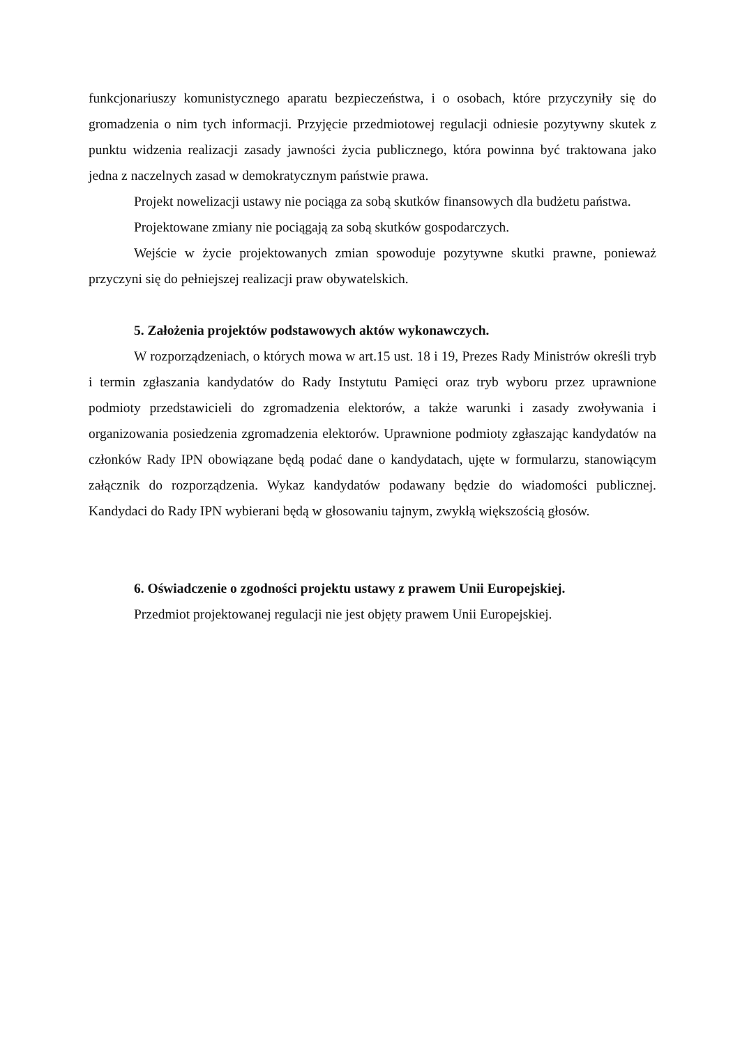funkcjonariuszy komunistycznego aparatu bezpieczeństwa, i o osobach, które przyczyniły się do gromadzenia o nim tych informacji. Przyjęcie przedmiotowej regulacji odniesie pozytywny skutek z punktu widzenia realizacji zasady jawności życia publicznego, która powinna być traktowana jako jedna z naczelnych zasad w demokratycznym państwie prawa.
Projekt nowelizacji ustawy nie pociąga za sobą skutków finansowych dla budżetu państwa.
Projektowane zmiany nie pociągają za sobą skutków gospodarczych.
Wejście w życie projektowanych zmian spowoduje pozytywne skutki prawne, ponieważ przyczyni się do pełniejszej realizacji praw obywatelskich.
5. Założenia projektów podstawowych aktów wykonawczych.
W rozporządzeniach, o których mowa w art.15 ust. 18 i 19, Prezes Rady Ministrów określi tryb i termin zgłaszania kandydatów do Rady Instytutu Pamięci oraz tryb wyboru przez uprawnione podmioty przedstawicieli do zgromadzenia elektorów, a także warunki i zasady zwoływania i organizowania posiedzenia zgromadzenia elektorów. Uprawnione podmioty zgłaszając kandydatów na członków Rady IPN obowiązane będą podać dane o kandydatach, ujęte w formularzu, stanowiącym załącznik do rozporządzenia. Wykaz kandydatów podawany będzie do wiadomości publicznej. Kandydaci do Rady IPN wybierani będą w głosowaniu tajnym, zwykłą większością głosów.
6. Oświadczenie o zgodności projektu ustawy z prawem Unii Europejskiej.
Przedmiot projektowanej regulacji nie jest objęty prawem Unii Europejskiej.